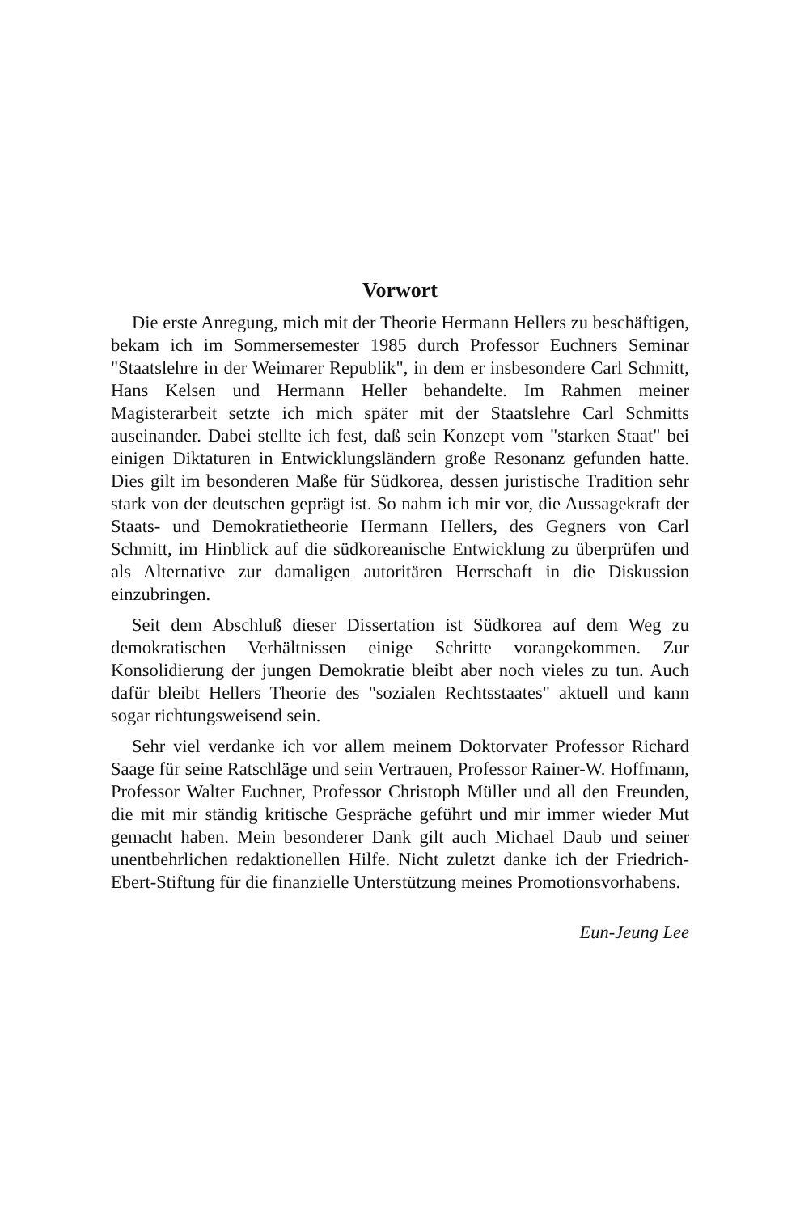Vorwort
Die erste Anregung, mich mit der Theorie Hermann Hellers zu beschäftigen, bekam ich im Sommersemester 1985 durch Professor Euchners Seminar "Staatslehre in der Weimarer Republik", in dem er insbesondere Carl Schmitt, Hans Kelsen und Hermann Heller behandelte. Im Rahmen meiner Magisterarbeit setzte ich mich später mit der Staatslehre Carl Schmitts auseinander. Dabei stellte ich fest, daß sein Konzept vom "starken Staat" bei einigen Diktaturen in Entwicklungsländern große Resonanz gefunden hatte. Dies gilt im besonderen Maße für Südkorea, dessen juristische Tradition sehr stark von der deutschen geprägt ist. So nahm ich mir vor, die Aussagekraft der Staats- und Demokratietheorie Hermann Hellers, des Gegners von Carl Schmitt, im Hinblick auf die südkoreanische Entwicklung zu überprüfen und als Alternative zur damaligen autoritären Herrschaft in die Diskussion einzubringen.
Seit dem Abschluß dieser Dissertation ist Südkorea auf dem Weg zu demokratischen Verhältnissen einige Schritte vorangekommen. Zur Konsolidierung der jungen Demokratie bleibt aber noch vieles zu tun. Auch dafür bleibt Hellers Theorie des "sozialen Rechtsstaates" aktuell und kann sogar richtungsweisend sein.
Sehr viel verdanke ich vor allem meinem Doktorvater Professor Richard Saage für seine Ratschläge und sein Vertrauen, Professor Rainer-W. Hoffmann, Professor Walter Euchner, Professor Christoph Müller und all den Freunden, die mit mir ständig kritische Gespräche geführt und mir immer wieder Mut gemacht haben. Mein besonderer Dank gilt auch Michael Daub und seiner unentbehrlichen redaktionellen Hilfe. Nicht zuletzt danke ich der Friedrich-Ebert-Stiftung für die finanzielle Unterstützung meines Promotionsvorhabens.
Eun-Jeung Lee